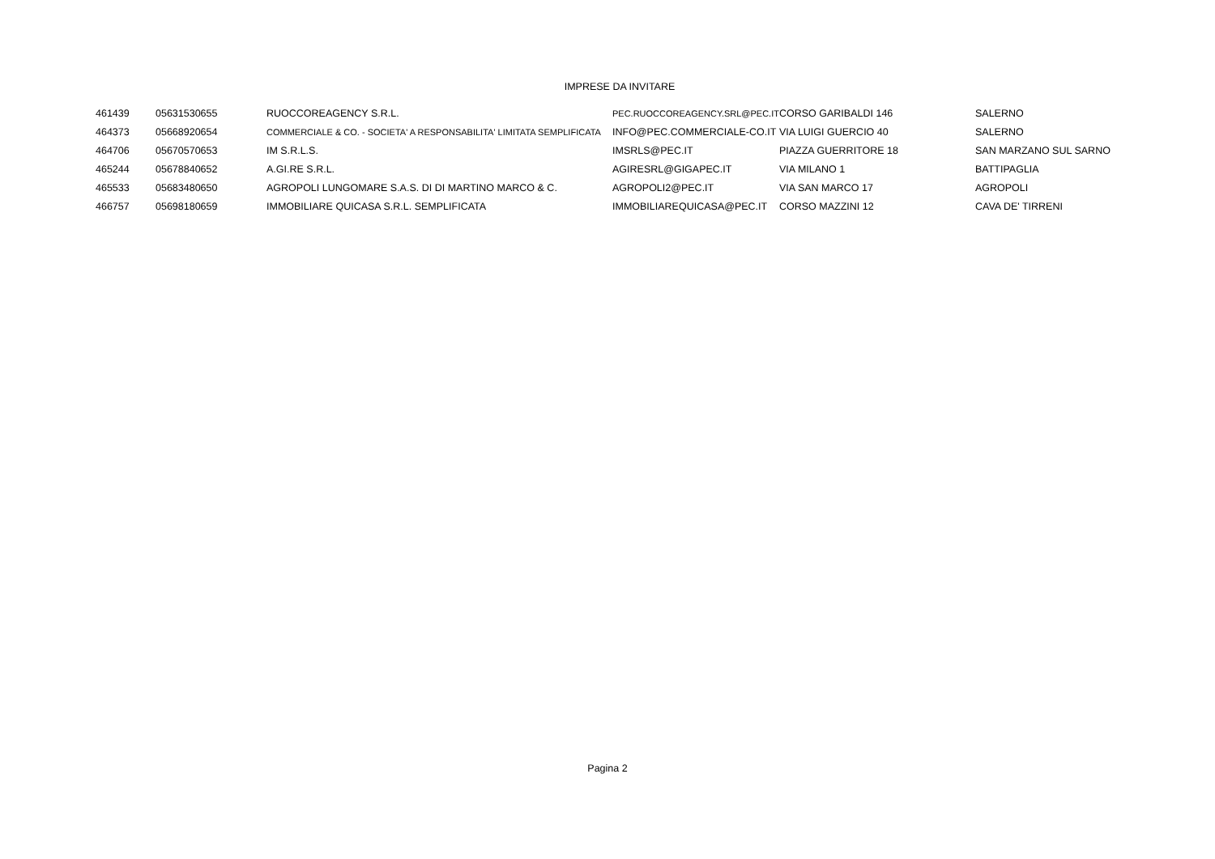IMPRESE DA INVITARE
| 461439 | 05631530655 | RUOCCOREAGENCY S.R.L. | PEC.RUOCCOREAGENCY.SRL@PEC.IT | CORSO GARIBALDI 146 | SALERNO |
| 464373 | 05668920654 | COMMERCIALE & CO. - SOCIETA' A RESPONSABILITA' LIMITATA SEMPLIFICATA | INFO@PEC.COMMERCIALE-CO.IT | VIA LUIGI GUERCIO 40 | SALERNO |
| 464706 | 05670570653 | IM S.R.L.S. | IMSRLS@PEC.IT | PIAZZA GUERRITORE 18 | SAN MARZANO SUL SARNO |
| 465244 | 05678840652 | A.GI.RE S.R.L. | AGIRESRL@GIGAPEC.IT | VIA MILANO 1 | BATTIPAGLIA |
| 465533 | 05683480650 | AGROPOLI LUNGOMARE S.A.S. DI DI MARTINO MARCO & C. | AGROPOLI2@PEC.IT | VIA SAN MARCO 17 | AGROPOLI |
| 466757 | 05698180659 | IMMOBILIARE QUICASA S.R.L. SEMPLIFICATA | IMMOBILIAREQUICASA@PEC.IT | CORSO MAZZINI 12 | CAVA DE' TIRRENI |
Pagina 2